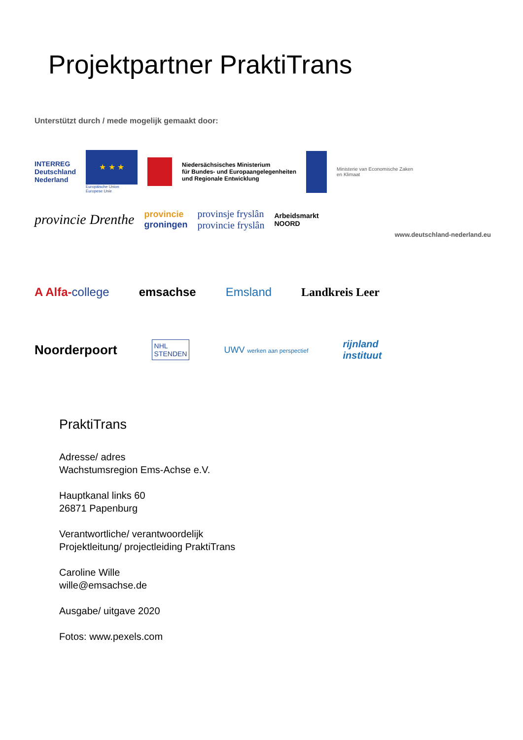Projektpartner PraktiTrans
Unterstützt durch / mede mogelijk gemaakt door:
INTERREG
Deutschland
Nederland
★ ★ ★
Europäische Union
Europese Unie
Niedersächsisches Ministerium
für Bundes- und Europaangelegenheiten
und Regionale Entwicklung
Ministerie van Economische Zaken
en Klimaat
provincie Drenthe
provincie
groningen
provinsje fryslân
provincie fryslân
Arbeidsmarkt
NOORD
www.deutschland-nederland.eu
A Alfa-college emsachse Emsland Landkreis Leer
Noorderpoort
NHL
STENDEN
UWV werken aan perspectief
rijnland
instituut
PraktiTrans
Adresse/ adres
Wachstumsregion Ems-Achse e.V.
Hauptkanal links 60
26871 Papenburg
Verantwortliche/ verantwoordelijk
Projektleitung/ projectleiding PraktiTrans
Caroline Wille
wille@emsachse.de
Ausgabe/ uitgave 2020
Fotos: www.pexels.com